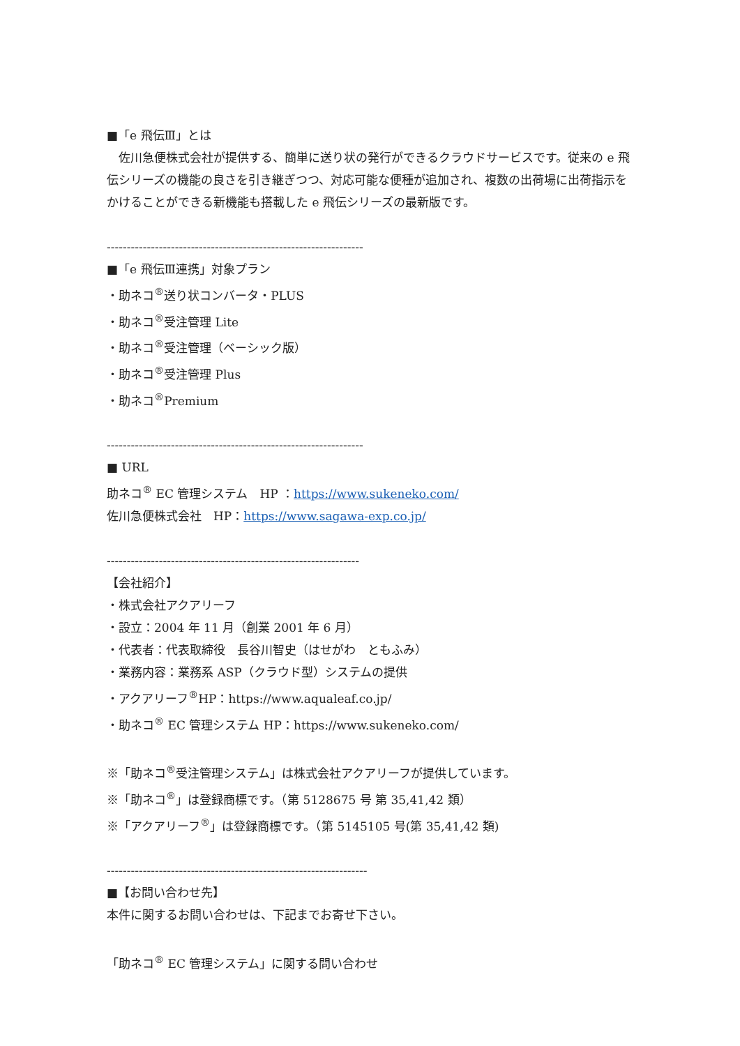■「e 飛伝Ⅲ」とは
　佐川急便株式会社が提供する、簡単に送り状の発行ができるクラウドサービスです。従来の e 飛伝シリーズの機能の良さを引き継ぎつつ、対応可能な便種が追加され、複数の出荷場に出荷指示をかけることができる新機能も搭載した e 飛伝シリーズの最新版です。
----------------------------------------------------------------
■「e 飛伝Ⅲ連携」対象プラン
・助ネコ<sup>®</sup>送り状コンバータ・PLUS
・助ネコ<sup>®</sup>受注管理 Lite
・助ネコ<sup>®</sup>受注管理（ベーシック版）
・助ネコ<sup>®</sup>受注管理 Plus
・助ネコ<sup>®</sup>Premium
----------------------------------------------------------------
■ URL
助ネコ<sup>®</sup> EC 管理システム　HP ：https://www.sukeneko.com/
佐川急便株式会社　HP：https://www.sagawa-exp.co.jp/
---------------------------------------------------------------
【会社紹介】
・株式会社アクアリーフ
・設立：2004 年 11 月（創業 2001 年 6 月）
・代表者：代表取締役　長谷川智史（はせがわ　ともふみ）
・業務内容：業務系 ASP（クラウド型）システムの提供
・アクアリーフ<sup>®</sup>HP：https://www.aqualeaf.co.jp/
・助ネコ<sup>®</sup> EC 管理システム HP：https://www.sukeneko.com/
※「助ネコ<sup>®</sup>受注管理システム」は株式会社アクアリーフが提供しています。
※「助ネコ<sup>®</sup>」は登録商標です。（第 5128675 号 第 35,41,42 類）
※「アクアリーフ<sup>®</sup>」は登録商標です。（第 5145105 号(第 35,41,42 類)
-----------------------------------------------------------------
■【お問い合わせ先】
本件に関するお問い合わせは、下記までお寄せ下さい。
「助ネコ<sup>®</sup> EC 管理システム」に関する問い合わせ